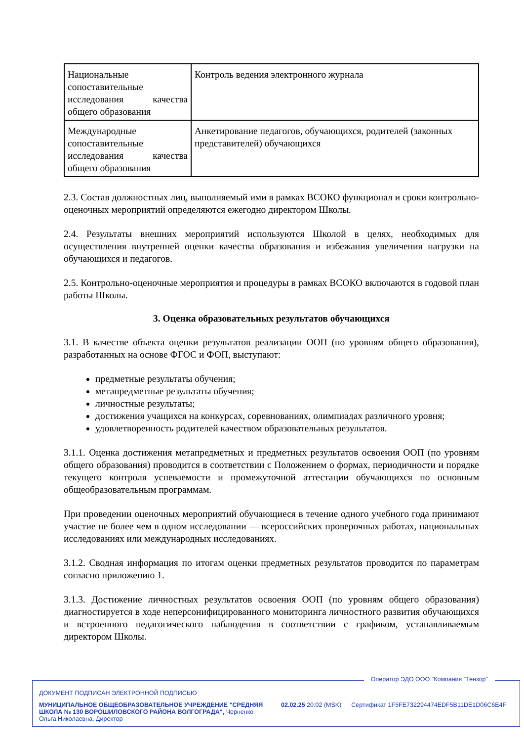| Национальные сопоставительные исследования качества общего образования | Контроль ведения электронного журнала |
| Международные сопоставительные исследования качества общего образования | Анкетирование педагогов, обучающихся, родителей (законных представителей) обучающихся |
2.3. Состав должностных лиц, выполняемый ими в рамках ВСОКО функционал и сроки контрольно-оценочных мероприятий определяются ежегодно директором Школы.
2.4. Результаты внешних мероприятий используются Школой в целях, необходимых для осуществления внутренней оценки качества образования и избежания увеличения нагрузки на обучающихся и педагогов.
2.5. Контрольно-оценочные мероприятия и процедуры в рамках ВСОКО включаются в годовой план работы Школы.
3. Оценка образовательных результатов обучающихся
3.1. В качестве объекта оценки результатов реализации ООП (по уровням общего образования), разработанных на основе ФГОС и ФОП, выступают:
предметные результаты обучения;
метапредметные результаты обучения;
личностные результаты;
достижения учащихся на конкурсах, соревнованиях, олимпиадах различного уровня;
удовлетворенность родителей качеством образовательных результатов.
3.1.1. Оценка достижения метапредметных и предметных результатов освоения ООП (по уровням общего образования) проводится в соответствии с Положением о формах, периодичности и порядке текущего контроля успеваемости и промежуточной аттестации обучающихся по основным общеобразовательным программам.
При проведении оценочных мероприятий обучающиеся в течение одного учебного года принимают участие не более чем в одном исследовании — всероссийских проверочных работах, национальных исследованиях или международных исследованиях.
3.1.2. Сводная информация по итогам оценки предметных результатов проводится по параметрам согласно приложению 1.
3.1.3. Достижение личностных результатов освоения ООП (по уровням общего образования) диагностируется в ходе неперсонифицированного мониторинга личностного развития обучающихся и встроенного педагогического наблюдения в соответствии с графиком, устанавливаемым директором Школы.
Оператор ЭДО ООО "Компания "Тензор"
ДОКУМЕНТ ПОДПИСАН ЭЛЕКТРОННОЙ ПОДПИСЬЮ
МУНИЦИПАЛЬНОЕ ОБЩЕОБРАЗОВАТЕЛЬНОЕ УЧРЕЖДЕНИЕ "СРЕДНЯЯ ШКОЛА № 130 ВОРОШИЛОВСКОГО РАЙОНА ВОЛГОГРАДА", Черненко Ольга Николаевна, Директор
02.02.25 20:02 (MSK) Сертификат 1F5FE732294474EDF5B11DE1D06C6E4F